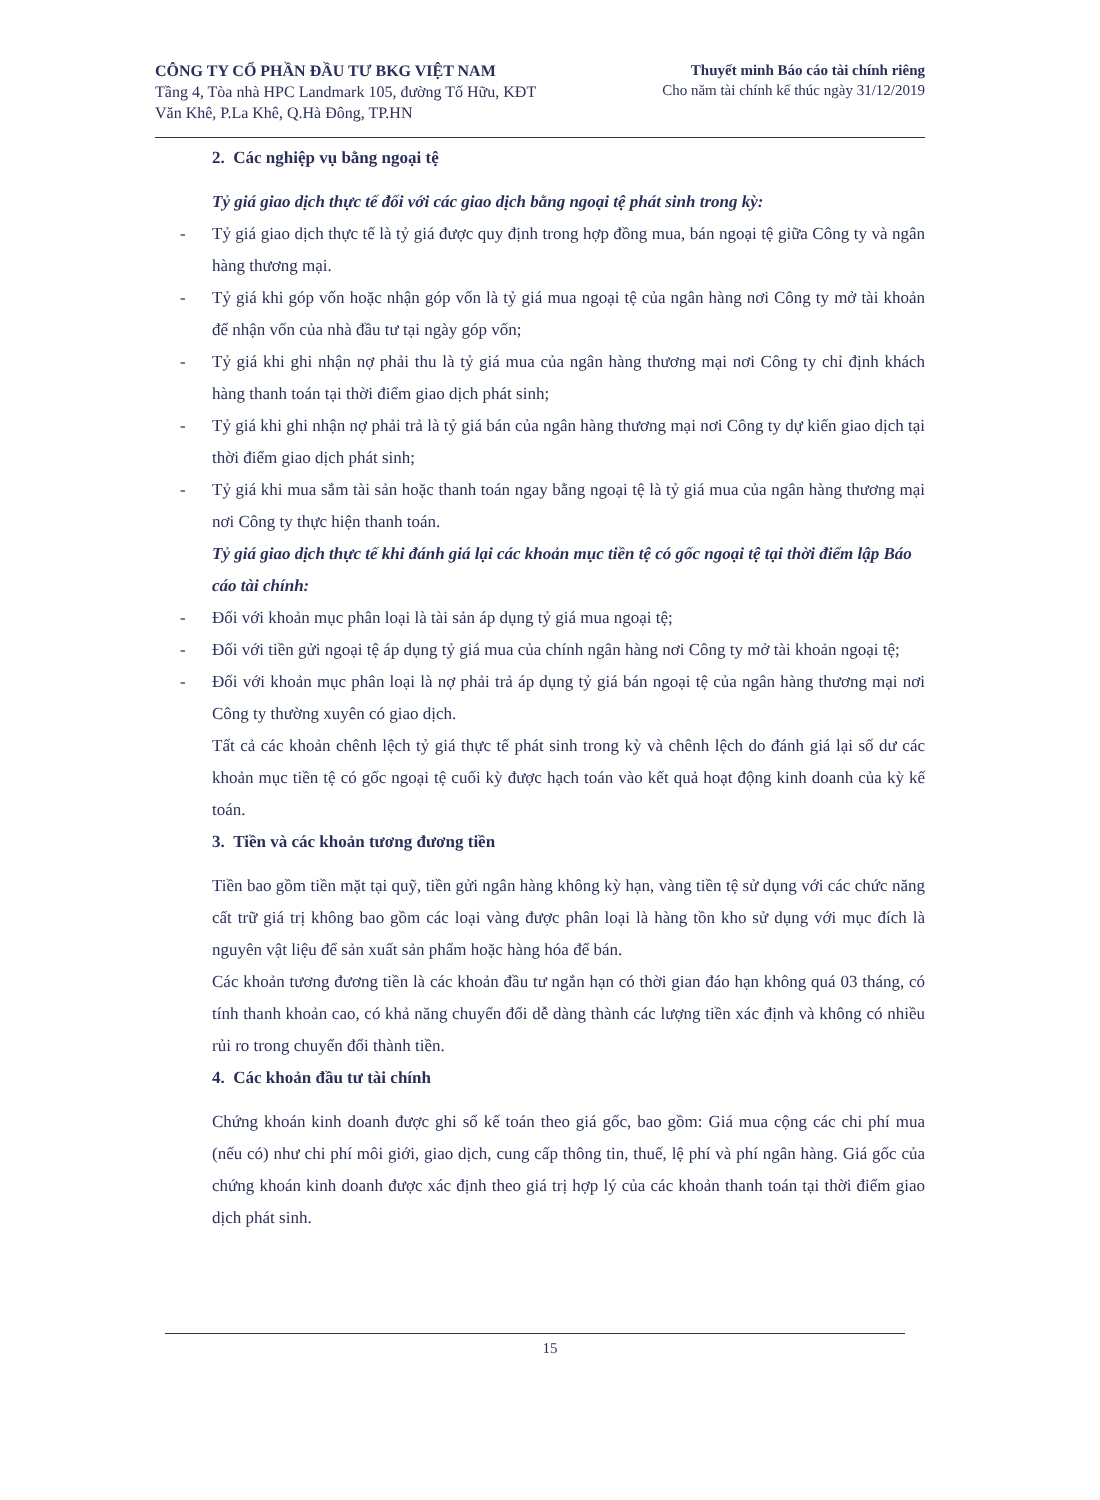CÔNG TY CỔ PHẦN ĐẦU TƯ BKG VIỆT NAM
Tầng 4, Tòa nhà HPC Landmark 105, đường Tố Hữu, KĐT
Văn Khê, P.La Khê, Q.Hà Đông, TP.HN
Thuyết minh Báo cáo tài chính riêng
Cho năm tài chính kế thúc ngày 31/12/2019
2. Các nghiệp vụ bằng ngoại tệ
Tỷ giá giao dịch thực tế đối với các giao dịch bằng ngoại tệ phát sinh trong kỳ:
- Tỷ giá giao dịch thực tế là tỷ giá được quy định trong hợp đồng mua, bán ngoại tệ giữa Công ty và ngân hàng thương mại.
- Tỷ giá khi góp vốn hoặc nhận góp vốn là tỷ giá mua ngoại tệ của ngân hàng nơi Công ty mở tài khoản để nhận vốn của nhà đầu tư tại ngày góp vốn;
- Tỷ giá khi ghi nhận nợ phải thu là tỷ giá mua của ngân hàng thương mại nơi Công ty chỉ định khách hàng thanh toán tại thời điểm giao dịch phát sinh;
- Tỷ giá khi ghi nhận nợ phải trả là tỷ giá bán của ngân hàng thương mại nơi Công ty dự kiến giao dịch tại thời điểm giao dịch phát sinh;
- Tỷ giá khi mua sắm tài sản hoặc thanh toán ngay bằng ngoại tệ là tỷ giá mua của ngân hàng thương mại nơi Công ty thực hiện thanh toán.
Tỷ giá giao dịch thực tế khi đánh giá lại các khoản mục tiền tệ có gốc ngoại tệ tại thời điểm lập Báo cáo tài chính:
- Đối với khoản mục phân loại là tài sản áp dụng tỷ giá mua ngoại tệ;
- Đối với tiền gửi ngoại tệ áp dụng tỷ giá mua của chính ngân hàng nơi Công ty mở tài khoản ngoại tệ;
- Đối với khoản mục phân loại là nợ phải trả áp dụng tỷ giá bán ngoại tệ của ngân hàng thương mại nơi Công ty thường xuyên có giao dịch.
Tất cả các khoản chênh lệch tỷ giá thực tế phát sinh trong kỳ và chênh lệch do đánh giá lại số dư các khoản mục tiền tệ có gốc ngoại tệ cuối kỳ được hạch toán vào kết quả hoạt động kinh doanh của kỳ kế toán.
3. Tiền và các khoản tương đương tiền
Tiền bao gồm tiền mặt tại quỹ, tiền gửi ngân hàng không kỳ hạn, vàng tiền tệ sử dụng với các chức năng cất trữ giá trị không bao gồm các loại vàng được phân loại là hàng tồn kho sử dụng với mục đích là nguyên vật liệu để sản xuất sản phẩm hoặc hàng hóa để bán.
Các khoản tương đương tiền là các khoản đầu tư ngắn hạn có thời gian đáo hạn không quá 03 tháng, có tính thanh khoản cao, có khả năng chuyển đổi dễ dàng thành các lượng tiền xác định và không có nhiều rủi ro trong chuyển đổi thành tiền.
4. Các khoản đầu tư tài chính
Chứng khoán kinh doanh được ghi sổ kế toán theo giá gốc, bao gồm: Giá mua cộng các chi phí mua (nếu có) như chi phí môi giới, giao dịch, cung cấp thông tin, thuế, lệ phí và phí ngân hàng. Giá gốc của chứng khoán kinh doanh được xác định theo giá trị hợp lý của các khoản thanh toán tại thời điểm giao dịch phát sinh.
15